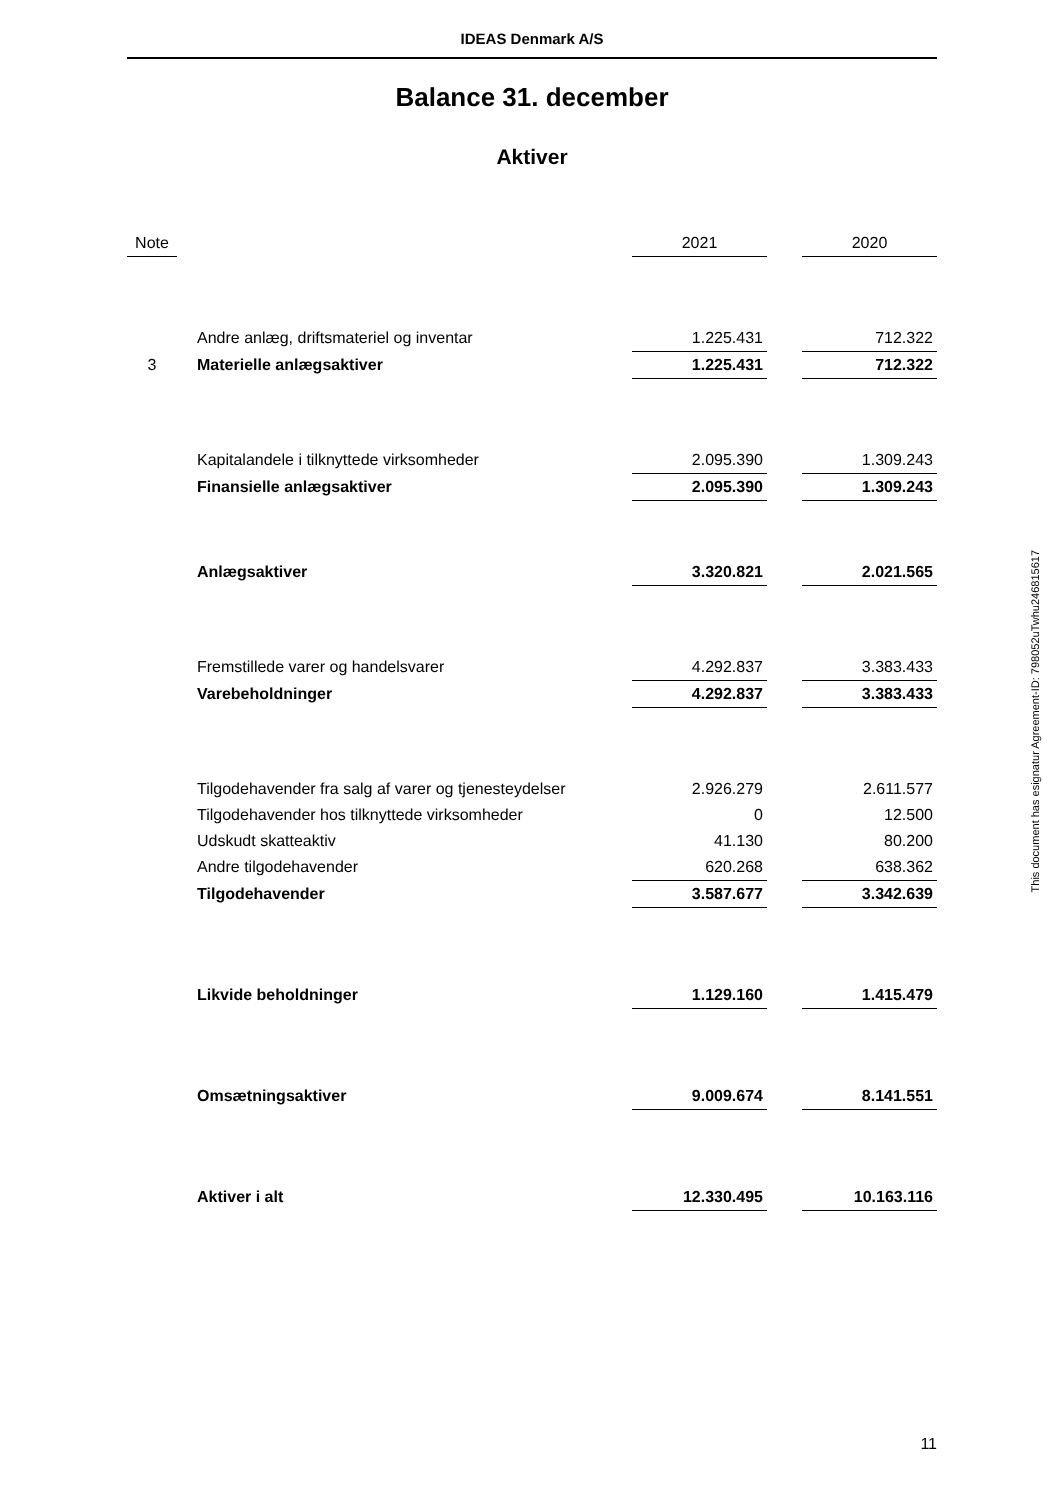IDEAS Denmark A/S
Balance 31. december
Aktiver
| Note | | 2021 | | 2020 |
| --- | --- | --- | --- | --- |
| | Andre anlæg, driftsmateriel og inventar | 1.225.431 | | 712.322 |
| 3 | Materielle anlægsaktiver | 1.225.431 | | 712.322 |
| | Kapitalandele i tilknyttede virksomheder | 2.095.390 | | 1.309.243 |
| | Finansielle anlægsaktiver | 2.095.390 | | 1.309.243 |
| | Anlægsaktiver | 3.320.821 | | 2.021.565 |
| | Fremstillede varer og handelsvarer | 4.292.837 | | 3.383.433 |
| | Varebeholdninger | 4.292.837 | | 3.383.433 |
| | Tilgodehavender fra salg af varer og tjenesteydelser | 2.926.279 | | 2.611.577 |
| | Tilgodehavender hos tilknyttede virksomheder | 0 | | 12.500 |
| | Udskudt skatteaktiv | 41.130 | | 80.200 |
| | Andre tilgodehavender | 620.268 | | 638.362 |
| | Tilgodehavender | 3.587.677 | | 3.342.639 |
| | Likvide beholdninger | 1.129.160 | | 1.415.479 |
| | Omsætningsaktiver | 9.009.674 | | 8.141.551 |
| | Aktiver i alt | 12.330.495 | | 10.163.116 |
This document has esignatur Agreement-ID: 798052uTwhu246815617
11